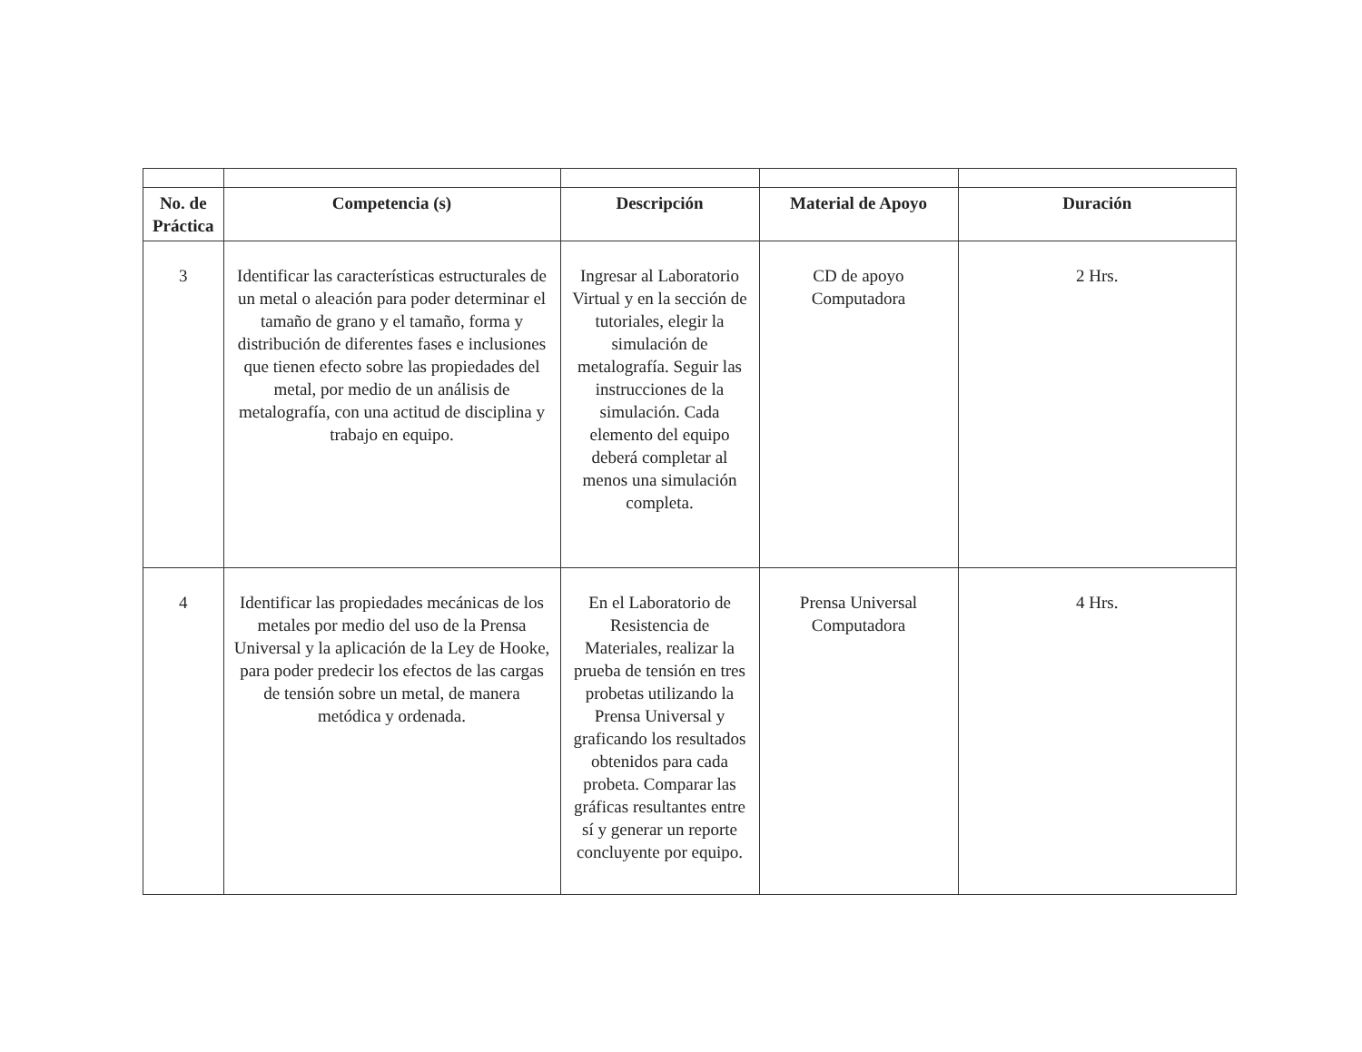| No. de Práctica | Competencia (s) | Descripción | Material de Apoyo | Duración |
| --- | --- | --- | --- | --- |
| 3 | Identificar las características estructurales de un metal o aleación para poder determinar el tamaño de grano y el tamaño, forma y distribución de diferentes fases e inclusiones que tienen efecto sobre las propiedades del metal, por medio de un análisis de metalografía, con una actitud de disciplina y trabajo en equipo. | Ingresar al Laboratorio Virtual y en la sección de tutoriales, elegir la simulación de metalografía. Seguir las instrucciones de la simulación. Cada elemento del equipo deberá completar al menos una simulación completa. | CD de apoyo Computadora | 2 Hrs. |
| 4 | Identificar las propiedades mecánicas de los metales por medio del uso de la Prensa Universal y la aplicación de la Ley de Hooke, para poder predecir los efectos de las cargas de tensión sobre un metal, de manera metódica y ordenada. | En el Laboratorio de Resistencia de Materiales, realizar la prueba de tensión en tres probetas utilizando la Prensa Universal y graficando los resultados obtenidos para cada probeta. Comparar las gráficas resultantes entre sí y generar un reporte concluyente por equipo. | Prensa Universal Computadora | 4 Hrs. |